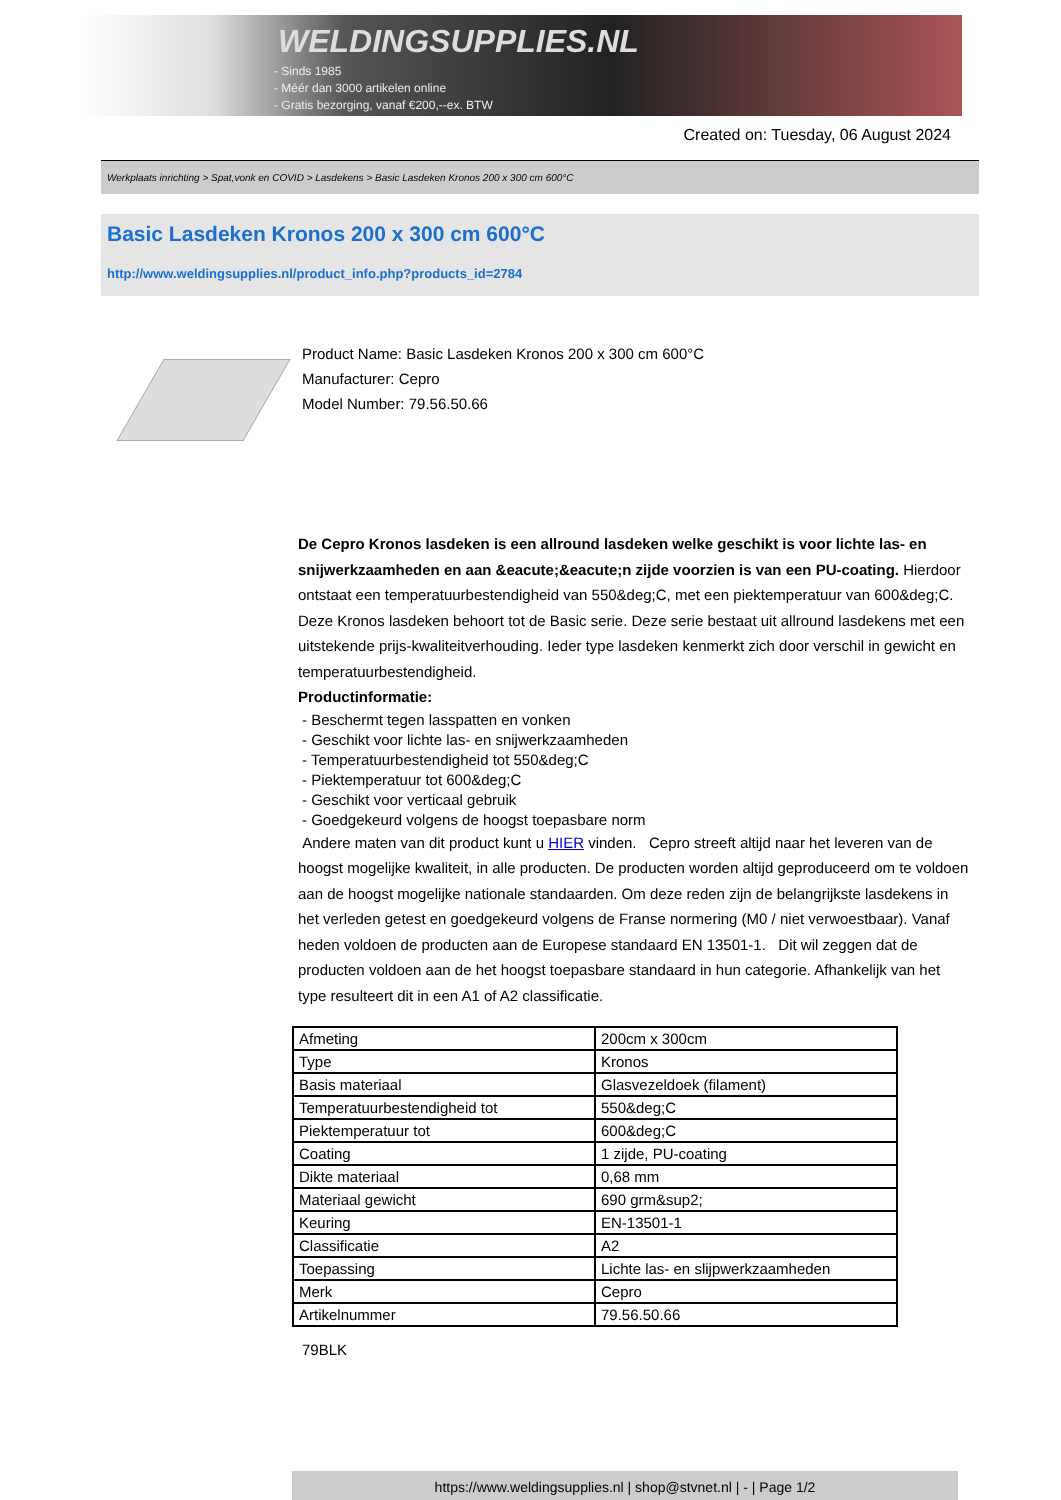WELDINGSUPPLIES.NL
- Sinds 1985
- Méér dan 3000 artikelen online
- Gratis bezorging, vanaf €200,--ex. BTW
Created on: Tuesday, 06 August 2024
Werkplaats inrichting > Spat,vonk en COVID > Lasdekens > Basic Lasdeken Kronos 200 x 300 cm 600°C
Basic Lasdeken Kronos 200 x 300 cm 600°C
http://www.weldingsupplies.nl/product_info.php?products_id=2784
Product Name: Basic Lasdeken Kronos 200 x 300 cm 600°C
Manufacturer: Cepro
Model Number: 79.56.50.66
De Cepro Kronos lasdeken is een allround lasdeken welke geschikt is voor lichte las- en snijwerkzaamheden en aan &eacute;&eacute;n zijde voorzien is van een PU-coating. Hierdoor ontstaat een temperatuurbestendigheid van 550&deg;C, met een piektemperatuur van 600&deg;C. Deze Kronos lasdeken behoort tot de Basic serie. Deze serie bestaat uit allround lasdekens met een uitstekende prijs-kwaliteitverhouding. Ieder type lasdeken kenmerkt zich door verschil in gewicht en temperatuurbestendigheid.
Productinformatie:
- Beschermt tegen lasspatten en vonken
- Geschikt voor lichte las- en snijwerkzaamheden
- Temperatuurbestendigheid tot 550&deg;C
- Piektemperatuur tot 600&deg;C
- Geschikt voor verticaal gebruik
- Goedgekeurd volgens de hoogst toepasbare norm
Andere maten van dit product kunt u HIER vinden. Cepro streeft altijd naar het leveren van de hoogst mogelijke kwaliteit, in alle producten. De producten worden altijd geproduceerd om te voldoen aan de hoogst mogelijke nationale standaarden. Om deze reden zijn de belangrijkste lasdekens in het verleden getest en goedgekeurd volgens de Franse normering (M0 / niet verwoestbaar). Vanaf heden voldoen de producten aan de Europese standaard EN 13501-1. Dit wil zeggen dat de producten voldoen aan de het hoogst toepasbare standaard in hun categorie. Afhankelijk van het type resulteert dit in een A1 of A2 classificatie.
| Afmeting | 200cm x 300cm |
| Type | Kronos |
| Basis materiaal | Glasvezeldoek (filament) |
| Temperatuurbestendigheid tot | 550&deg;C |
| Piektemperatuur tot | 600&deg;C |
| Coating | 1 zijde, PU-coating |
| Dikte materiaal | 0,68 mm |
| Materiaal gewicht | 690 grm&sup2; |
| Keuring | EN-13501-1 |
| Classificatie | A2 |
| Toepassing | Lichte las- en slijpwerkzaamheden |
| Merk | Cepro |
| Artikelnummer | 79.56.50.66 |
79BLK
https://www.weldingsupplies.nl | shop@stvnet.nl | - | Page 1/2